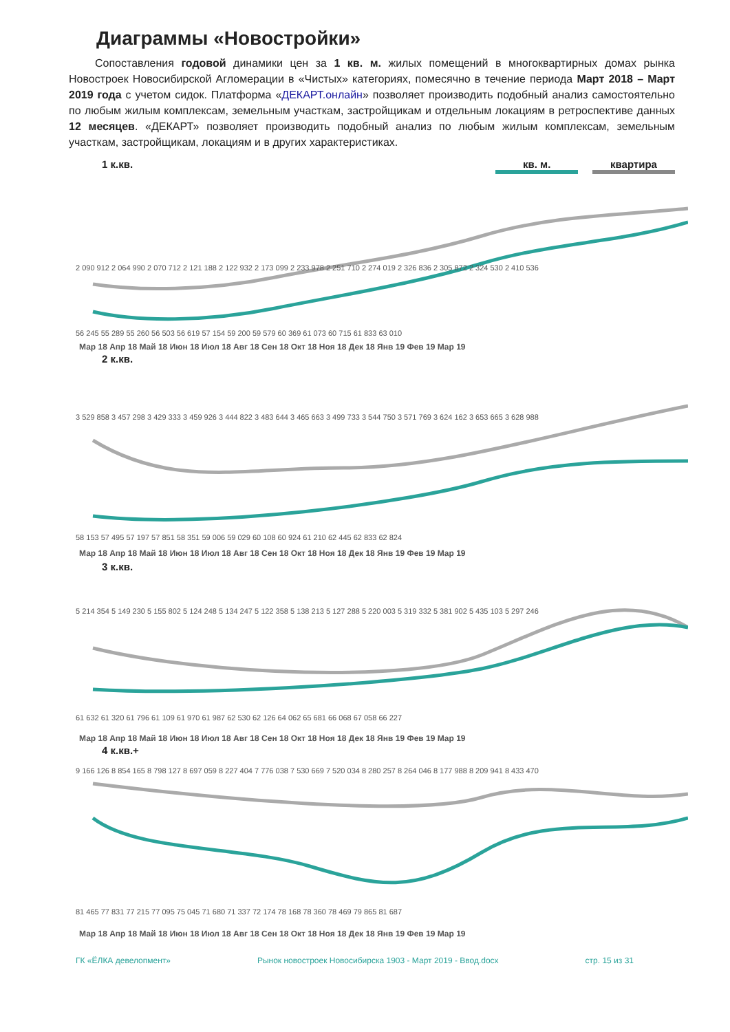Диаграммы «Новостройки»
Сопоставления годовой динамики цен за 1 кв. м. жилых помещений в многоквартирных домах рынка Новостроек Новосибирской Агломерации в «Чистых» категориях, помесячно в течение периода Март 2018 – Март 2019 года с учетом сидок. Платформа «ДЕКАРТ.онлайн» позволяет производить подобный анализ самостоятельно по любым жилым комплексам, земельным участкам, застройщикам и отдельным локациям в ретроспективе данных 12 месяцев. «ДЕКАРТ» позволяет производить подобный анализ по любым жилым комплексам, земельным участкам, застройщикам, локациям и в других характеристиках.
1 к.кв. кв. м. квартира
2 090 912 2 064 990 2 070 712 2 121 188 2 122 932 2 173 099 2 233 978 2 251 710 2 274 019 2 326 836 2 305 872 2 324 530 2 410 536
56 245 55 289 55 260 56 503 56 619 57 154 59 200 59 579 60 369 61 073 60 715 61 833 63 010
Мар 18 Апр 18 Май 18 Июн 18 Июл 18 Авг 18 Сен 18 Окт 18 Ноя 18 Дек 18 Янв 19 Фев 19 Мар 19
2 к.кв.
3 529 858 3 457 298 3 429 333 3 459 926 3 444 822 3 483 644 3 465 663 3 499 733 3 544 750 3 571 769 3 624 162 3 653 665 3 628 988
58 153 57 495 57 197 57 851 58 351 59 006 59 029 60 108 60 924 61 210 62 445 62 833 62 824
Мар 18 Апр 18 Май 18 Июн 18 Июл 18 Авг 18 Сен 18 Окт 18 Ноя 18 Дек 18 Янв 19 Фев 19 Мар 19
3 к.кв.
5 214 354 5 149 230 5 155 802 5 124 248 5 134 247 5 122 358 5 138 213 5 127 288 5 220 003 5 319 332 5 381 902 5 435 103 5 297 246
61 632 61 320 61 796 61 109 61 970 61 987 62 530 62 126 64 062 65 681 66 068 67 058 66 227
Мар 18 Апр 18 Май 18 Июн 18 Июл 18 Авг 18 Сен 18 Окт 18 Ноя 18 Дек 18 Янв 19 Фев 19 Мар 19
4 к.кв.+
9 166 126 8 854 165 8 798 127 8 697 059 8 227 404 7 776 038 7 530 669 7 520 034 8 280 257 8 264 046 8 177 988 8 209 941 8 433 470
81 465 77 831 77 215 77 095 75 045 71 680 71 337 72 174 78 168 78 360 78 469 79 865 81 687
Мар 18 Апр 18 Май 18 Июн 18 Июл 18 Авг 18 Сен 18 Окт 18 Ноя 18 Дек 18 Янв 19 Фев 19 Мар 19
ГК «ЁЛКА девелопмент» Рынок новостроек Новосибирска 1903 - Март 2019 - Ввод.docx стр. 15 из 31